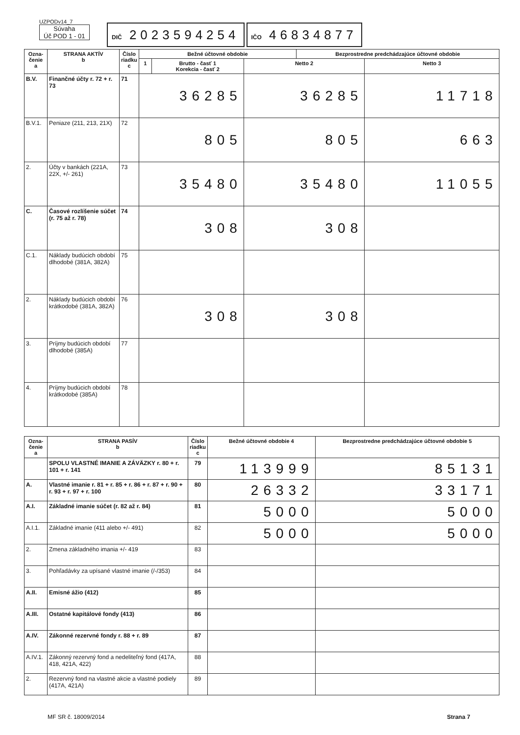UZPODv14_7
Súvaha
Úč POD 1 - 01
DIČ 2023594254
IČO 46834877
| Ozna- čenie a | STRANA AKTÍV b | Číslo riadku c | Bežné účtovné obdobie | | | Bezprostredne predchádzajúce účtovné obdobie | |
| --- | --- | --- | --- | --- | --- | --- | --- |
| | | | 1 | Brutto - časť 1 Korekcia - časť 2 | Netto 2 | | Netto 3 |
| B.V. | Finančné účty r. 72 + r. 73 | 71 | 36285 | | 36285 | | 11718 |
| B.V.1. | Peniaze (211, 213, 21X) | 72 | 805 | | 805 | | 663 |
| 2. | Účty v bankách (221A, 22X, +/- 261) | 73 | 35480 | | 35480 | | 11055 |
| C. | Časové rozlíšenie súčet (r. 75 až r. 78) | 74 | 308 | | 308 | | |
| C.1. | Náklady budúcich období dlhodobé (381A, 382A) | 75 | | | | | |
| 2. | Náklady budúcich období krátkodobé (381A, 382A) | 76 | 308 | | 308 | | |
| 3. | Príjmy budúcich období dlhodobé (385A) | 77 | | | | | |
| 4. | Príjmy budúcich období krátkodobé (385A) | 78 | | | | | |
| Ozna- čenie a | STRANA PASÍV b | Číslo riadku c | Bežné účtovné obdobie 4 | Bezprostredne predchádzajúce účtovné obdobie 5 |
| --- | --- | --- | --- | --- |
| | SPOLU VLASTNÉ IMANIE A ZÁVÄZKY r. 80 + r. 101 + r. 141 | 79 | 113999 | 85131 |
| A. | Vlastné imanie r. 81 + r. 85 + r. 86 + r. 87 + r. 90 + r. 93 + r. 97 + r. 100 | 80 | 26332 | 33171 |
| A.I. | Základné imanie súčet (r. 82 až r. 84) | 81 | 5000 | 5000 |
| A.I.1. | Základné imanie (411 alebo +/- 491) | 82 | 5000 | 5000 |
| 2. | Zmena základného imania +/- 419 | 83 | | |
| 3. | Pohľadávky za upísané vlastné imanie (/-/353) | 84 | | |
| A.II. | Emisné ážio (412) | 85 | | |
| A.III. | Ostatné kapitálové fondy (413) | 86 | | |
| A.IV. | Zákonné rezervné fondy r. 88 + r. 89 | 87 | | |
| A.IV.1. | Zákonný rezervný fond a nedeliteľný fond (417A, 418, 421A, 422) | 88 | | |
| 2. | Rezervný fond na vlastné akcie a vlastné podiely (417A, 421A) | 89 | | |
MF SR č. 18009/2014 Strana 7